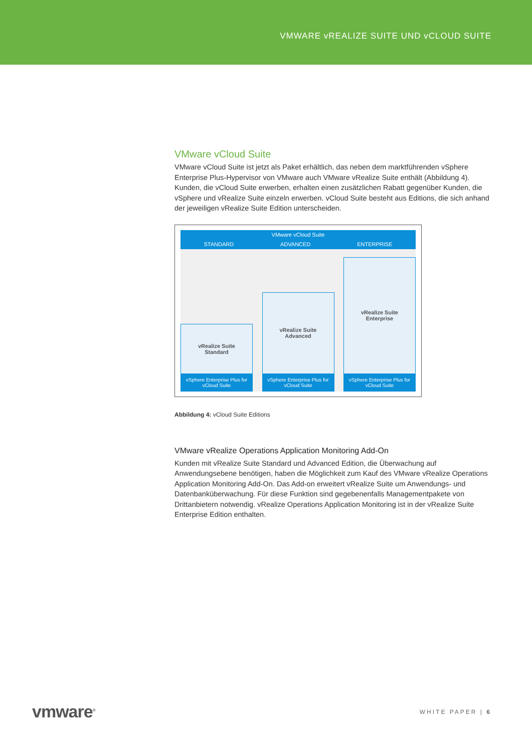VMWARE vREALIZE SUITE UND vCLOUD SUITE
VMware vCloud Suite
VMware vCloud Suite ist jetzt als Paket erhältlich, das neben dem marktführenden vSphere Enterprise Plus-Hypervisor von VMware auch VMware vRealize Suite enthält (Abbildung 4). Kunden, die vCloud Suite erwerben, erhalten einen zusätzlichen Rabatt gegenüber Kunden, die vSphere und vRealize Suite einzeln erwerben. vCloud Suite besteht aus Editions, die sich anhand der jeweiligen vRealize Suite Edition unterscheiden.
VMware vCloud Suite STANDARD ADVANCED ENTERPRISE
vRealize Suite
Standard
vSphere Enterprise Plus for
vCloud Suite
vRealize Suite
Advanced
vSphere Enterprise Plus for
vCloud Suite
vRealize Suite
Enterprise
vSphere Enterprise Plus for
vCloud Suite
Abbildung 4: vCloud Suite Editions
VMware vRealize Operations Application Monitoring Add-On
Kunden mit vRealize Suite Standard und Advanced Edition, die Überwachung auf Anwendungsebene benötigen, haben die Möglichkeit zum Kauf des VMware vRealize Operations Application Monitoring Add-On. Das Add-on erweitert vRealize Suite um Anwendungs- und Datenbanküberwachung. Für diese Funktion sind gegebenenfalls Managementpakete von Drittanbietern notwendig. vRealize Operations Application Monitoring ist in der vRealize Suite Enterprise Edition enthalten.
vmware<sup>®</sup> WHITE PAPER | 6